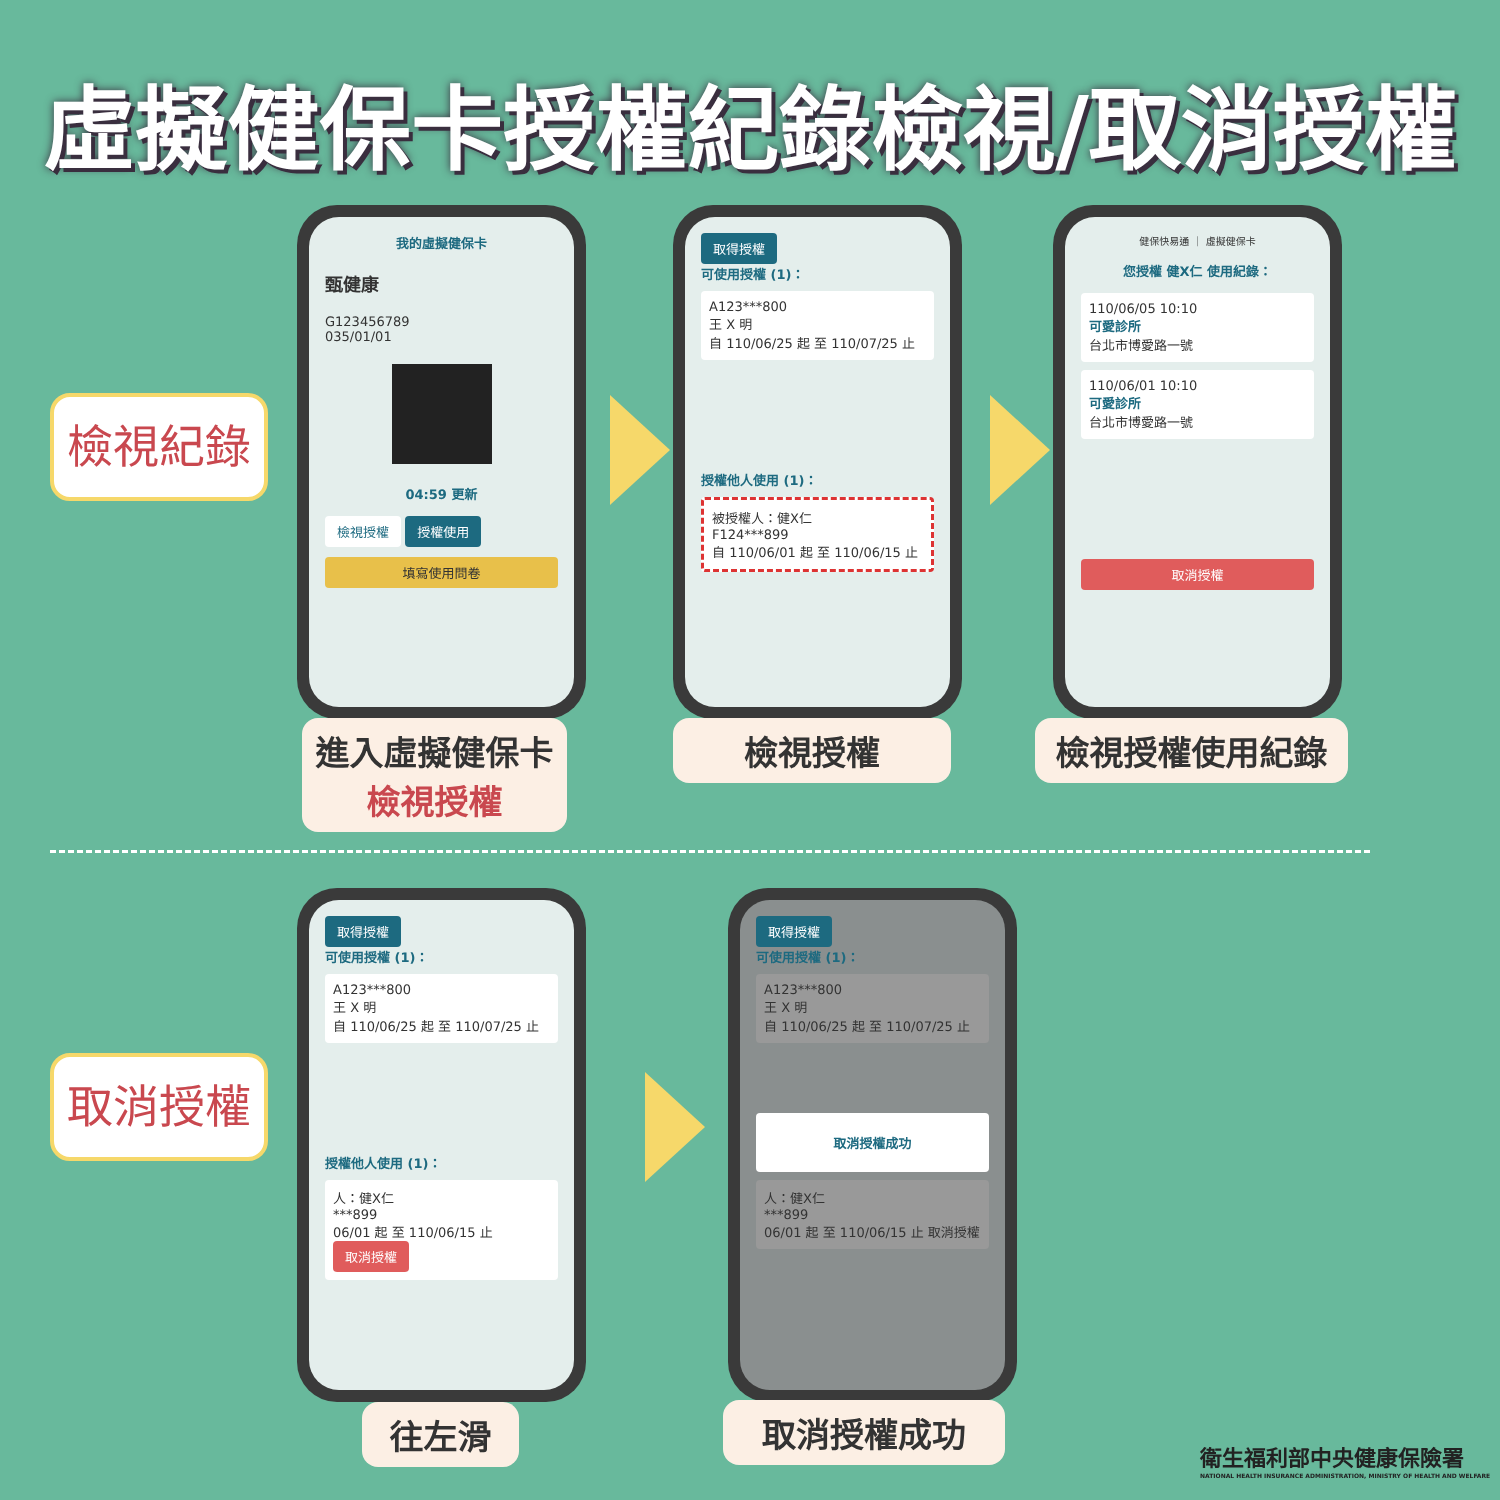虛擬健保卡授權紀錄檢視/取消授權
檢視紀錄
我的虛擬健保卡
甄健康
G123456789
035/01/01
04:59 更新
檢視授權 授權使用
填寫使用問卷
取得授權
可使用授權 (1)：
A123***800
王 X 明
自 110/06/25 起 至 110/07/25 止
授權他人使用 (1)：
被授權人：健X仁
F124***899
自 110/06/01 起 至 110/06/15 止
健保快易通 ｜ 虛擬健保卡
您授權 健X仁 使用紀錄：
110/06/05 10:10
可愛診所
台北市博愛路一號
110/06/01 10:10
可愛診所
台北市博愛路一號
取消授權
進入虛擬健保卡
檢視授權
檢視授權 檢視授權使用紀錄
取消授權
取得授權
可使用授權 (1)：
A123***800
王 X 明
自 110/06/25 起 至 110/07/25 止
授權他人使用 (1)：
人：健X仁
***899
06/01 起 至 110/06/15 止 取消授權
取得授權
可使用授權 (1)：
A123***800
王 X 明
自 110/06/25 起 至 110/07/25 止
取消授權成功
人：健X仁
***899
06/01 起 至 110/06/15 止 取消授權
往左滑 取消授權成功
衛生福利部中央健康保險署
NATIONAL HEALTH INSURANCE ADMINISTRATION, MINISTRY OF HEALTH AND WELFARE